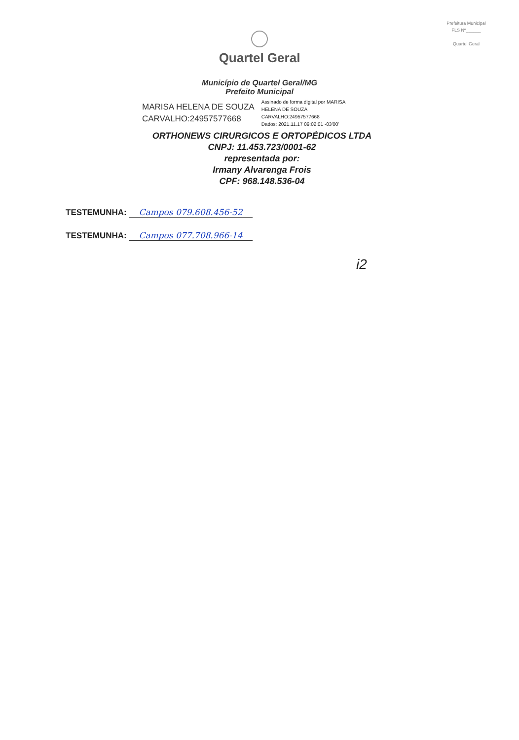Prefeitura Municipal
FLS Nº______
Quartel Geral
Quartel Geral
Município de Quartel Geral/MG
Prefeito Municipal
MARISA HELENA DE SOUZA
CARVALHO:24957577668
Assinado de forma digital por MARISA
HELENA DE SOUZA
CARVALHO:24957577668
Dados: 2021.11.17 09:02:01 -03'00'
ORTHONEWS CIRURGICOS E ORTOPÉDICOS LTDA
CNPJ: 11.453.723/0001-62
representada por:
Irmany Alvarenga Frois
CPF: 968.148.536-04
TESTEMUNHA: Campos 079.608.456-52
TESTEMUNHA: Campos 077.708.966-14
i2